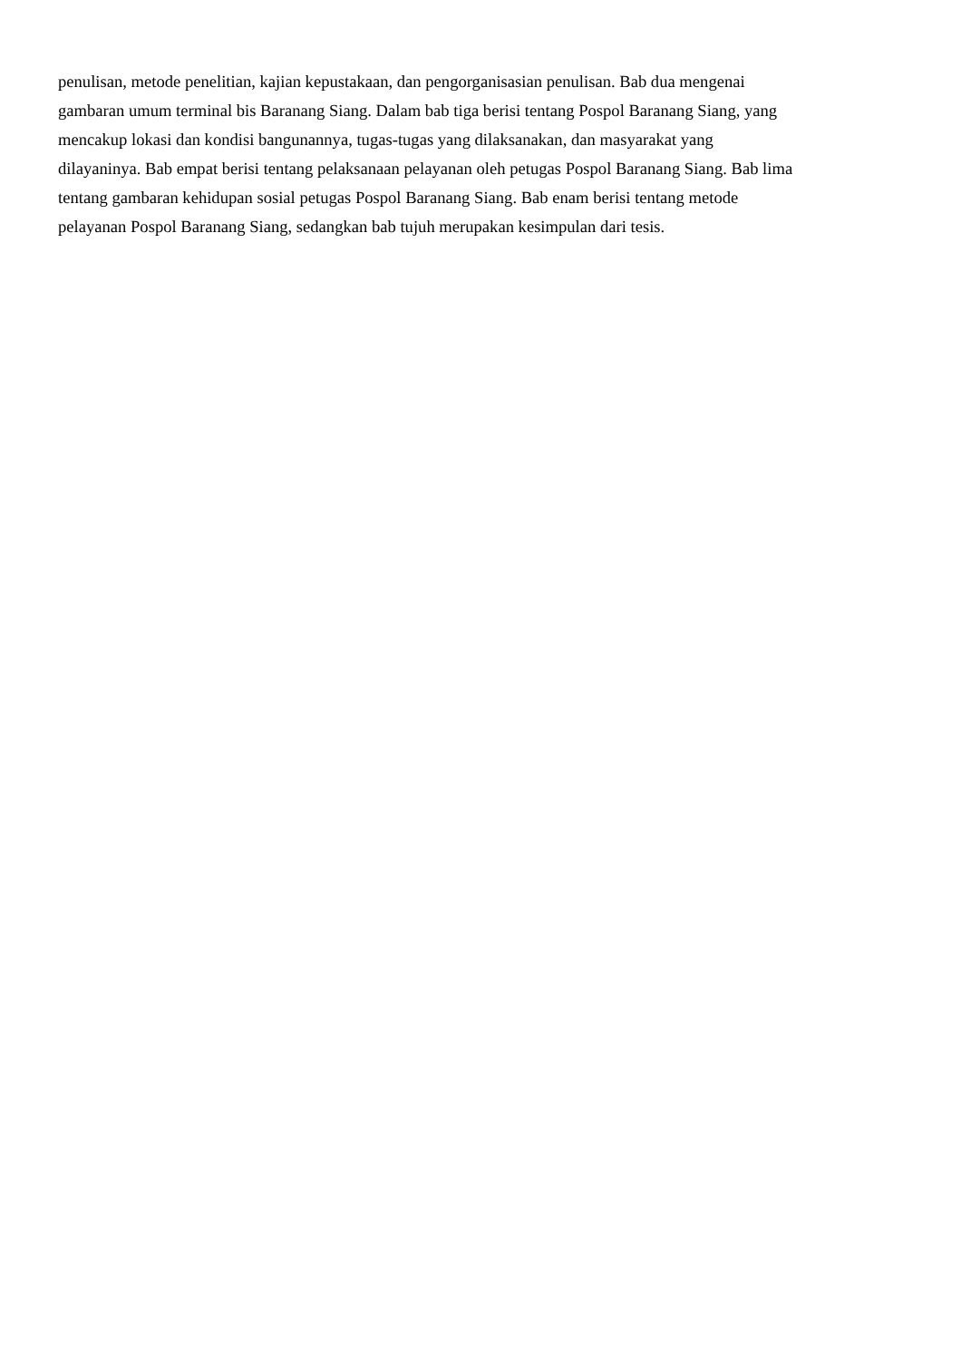penulisan, metode penelitian, kajian kepustakaan, dan pengorganisasian penulisan. Bab dua mengenai
gambaran umum terminal bis Baranang Siang. Dalam bab tiga berisi tentang Pospol Baranang Siang, yang
mencakup lokasi dan kondisi bangunannya, tugas-tugas yang dilaksanakan, dan masyarakat yang
dilayaninya. Bab empat berisi tentang pelaksanaan pelayanan oleh petugas Pospol Baranang Siang. Bab lima
tentang gambaran kehidupan sosial petugas Pospol Baranang Siang. Bab enam berisi tentang metode
pelayanan Pospol Baranang Siang, sedangkan bab tujuh merupakan kesimpulan dari tesis.